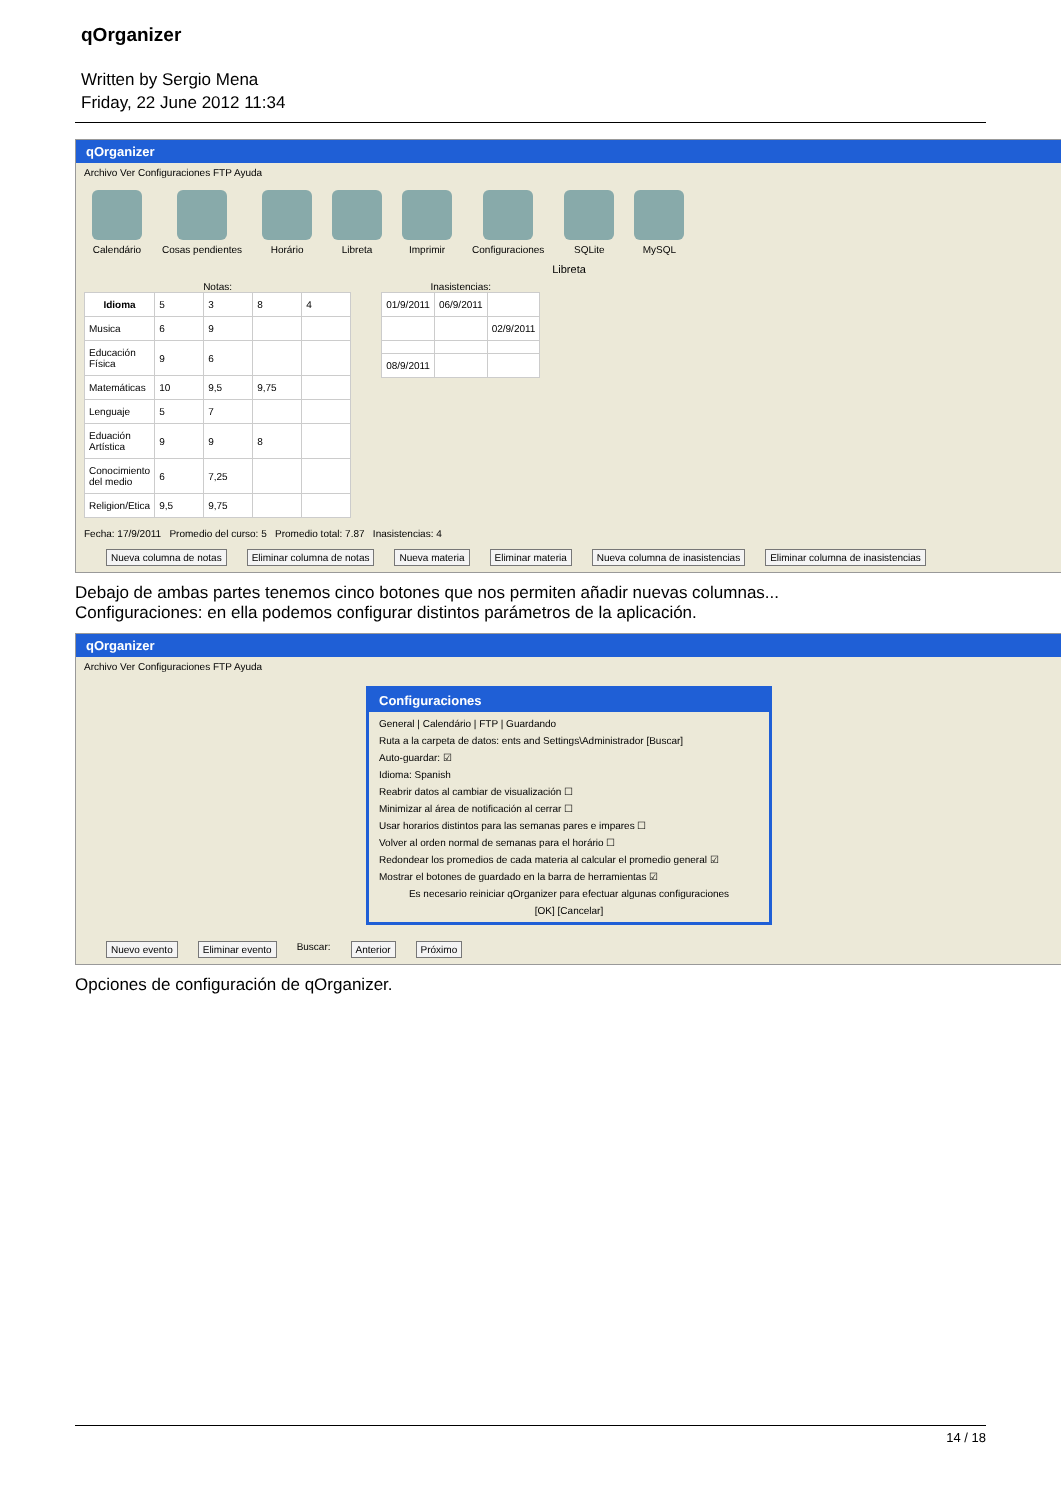qOrganizer
Written by Sergio Mena
Friday, 22 June 2012 11:34
qOrganizer
Archivo Ver Configuraciones FTP Ayuda
Calendário Cosas pendientes Horário Libreta Imprimir Configuraciones SQLite MySQL
Libreta
Notas:
| Idioma | 5 | 3 | 8 | 4 |
| Musica | 6 | 9 | | |
| Educación Física | 9 | 6 | | |
| Matemáticas | 10 | 9,5 | 9,75 | |
| Lenguaje | 5 | 7 | | |
| Eduación Artística | 9 | 9 | 8 | |
| Conocimiento del medio | 6 | 7,25 | | |
| Religion/Etica | 9,5 | 9,75 | | |
Inasistencias:
| 01/9/2011 | 06/9/2011 | |
| | | 02/9/2011 |
| 08/9/2011 | | |
Fecha: 17/9/2011 Promedio del curso: 5 Promedio total: 7.87 Inasistencias: 4
Nueva columna de notas Eliminar columna de notas Nueva materia Eliminar materia Nueva columna de inasistencias Eliminar columna de inasistencias
Debajo de ambas partes tenemos cinco botones que nos permiten añadir nuevas columnas...
Configuraciones: en ella podemos configurar distintos parámetros de la aplicación.
qOrganizer
Archivo Ver Configuraciones FTP Ayuda
Configuraciones
General | Calendário | FTP | Guardando
Ruta a la carpeta de datos: ents and Settings\Administrador [Buscar]
Auto-guardar: ☑
Idioma: Spanish
Reabrir datos al cambiar de visualización ☐
Minimizar al área de notificación al cerrar ☐
Usar horarios distintos para las semanas pares e impares ☐
Volver al orden normal de semanas para el horário ☐
Redondear los promedios de cada materia al calcular el promedio general ☑
Mostrar el botones de guardado en la barra de herramientas ☑
Es necesario reiniciar qOrganizer para efectuar algunas configuraciones
[OK] [Cancelar]
Nuevo evento Eliminar evento Buscar: Anterior Próximo
Opciones de configuración de qOrganizer.
14 / 18